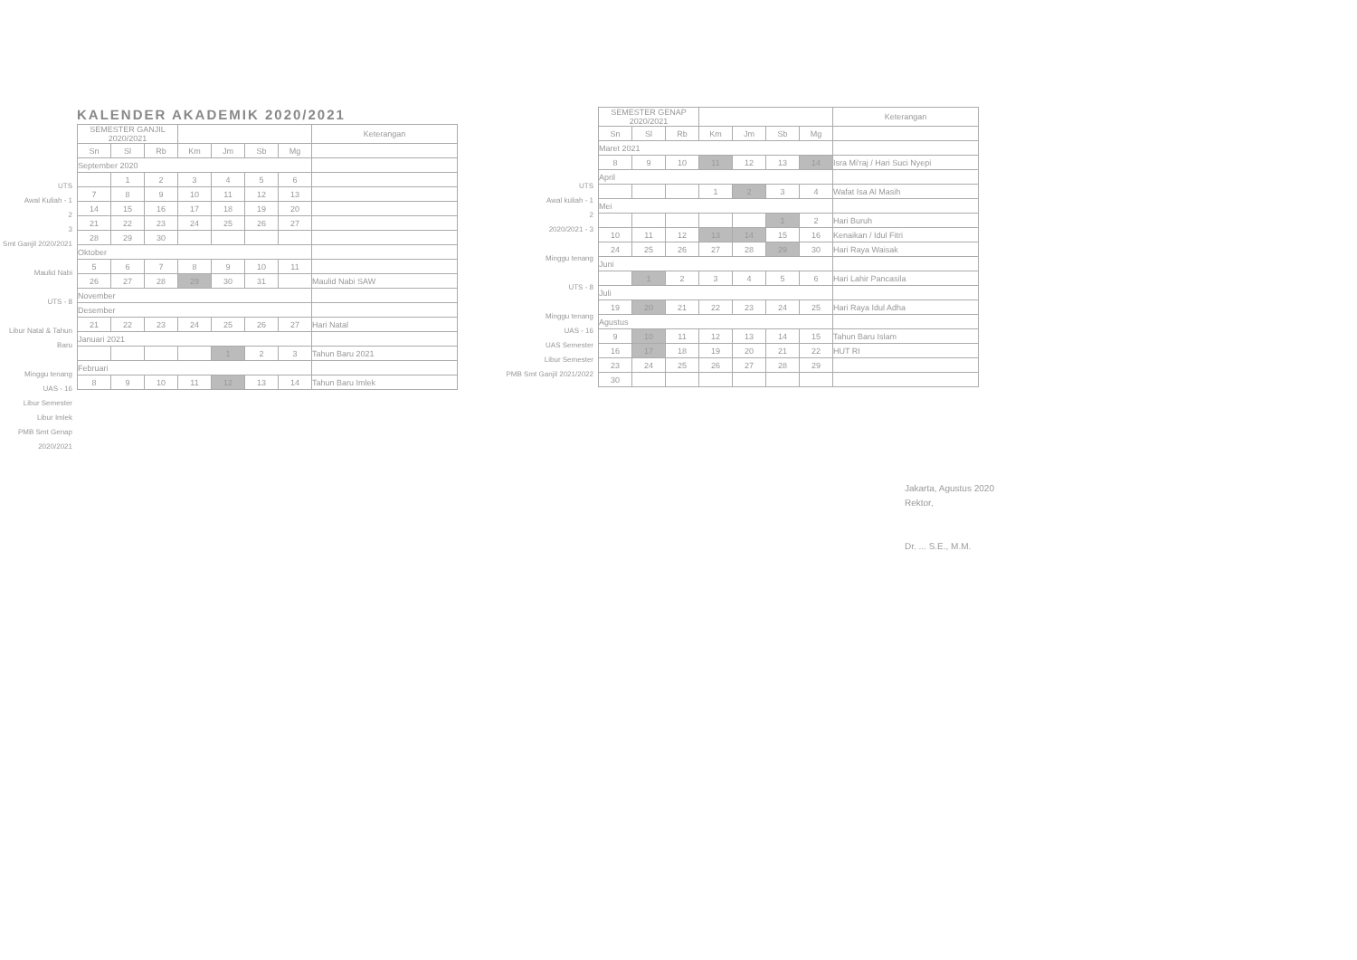UTS
Awal Kuliah - 1
2
3
Smt Ganjil 2020/2021
Maulid Nabi
UTS - 8
Libur Natal & Tahun Baru
Minggu tenang
UAS - 16
Libur Semester
Libur Imlek
PMB Smt Genap 2020/2021
KALENDER AKADEMIK 2020/2021
| SEMESTER GANJIL 2020/2021 | | | | | | | Keterangan |
| --- | --- | --- | --- | --- | --- | --- | --- |
| Sn | Sl | Rb | Km | Jm | Sb | Mg | |
| September 2020 | | | | | | | |
| | 1 | 2 | 3 | 4 | 5 | 6 | |
| 7 | 8 | 9 | 10 | 11 | 12 | 13 | |
| 14 | 15 | 16 | 17 | 18 | 19 | 20 | |
| 21 | 22 | 23 | 24 | 25 | 26 | 27 | |
| 28 | 29 | 30 | | | | | |
| Oktober | | | | | | | |
| 5 | 6 | 7 | 8 | 9 | 10 | 11 | |
| 26 | 27 | 28 | 29 | 30 | 31 | | Maulid Nabi SAW |
| November | | | | | | | |
| Desember | | | | | | | |
| 21 | 22 | 23 | 24 | 25 | 26 | 27 | Hari Natal |
| Januari 2021 | | | | | | | |
| | | | | 1 | 2 | 3 | Tahun Baru 2021 |
| Februari | | | | | | | |
| 8 | 9 | 10 | 11 | 12 | 13 | 14 | Tahun Baru Imlek |
UTS
Awal kuliah - 1
2
2020/2021 - 3
Minggu tenang
UTS - 8
Minggu tenang
UAS - 16
UAS Semester
Libur Semester
PMB Smt Ganjil 2021/2022
| SEMESTER GENAP 2020/2021 | | | | | | | Keterangan |
| --- | --- | --- | --- | --- | --- | --- | --- |
| Sn | Sl | Rb | Km | Jm | Sb | Mg | |
| Maret 2021 | | | | | | | |
| 8 | 9 | 10 | 11 | 12 | 13 | 14 | Isra Mi'raj / Hari Suci Nyepi |
| April | | | | | | | |
| | | | 1 | 2 | 3 | 4 | Wafat Isa Al Masih |
| Mei | | | | | | | |
| | | | | | 1 | 2 | Hari Buruh |
| 10 | 11 | 12 | 13 | 14 | 15 | 16 | Kenaikan / Idul Fitri |
| 24 | 25 | 26 | 27 | 28 | 29 | 30 | Hari Raya Waisak |
| Juni | | | | | | | |
| | 1 | 2 | 3 | 4 | 5 | 6 | Hari Lahir Pancasila |
| Juli | | | | | | | |
| 19 | 20 | 21 | 22 | 23 | 24 | 25 | Hari Raya Idul Adha |
| Agustus | | | | | | | |
| 9 | 10 | 11 | 12 | 13 | 14 | 15 | Tahun Baru Islam |
| 16 | 17 | 18 | 19 | 20 | 21 | 22 | HUT RI |
| 23 | 24 | 25 | 26 | 27 | 28 | 29 | |
| 30 | | | | | | | |
Jakarta, Agustus 2020
Rektor,
Dr. ... S.E., M.M.